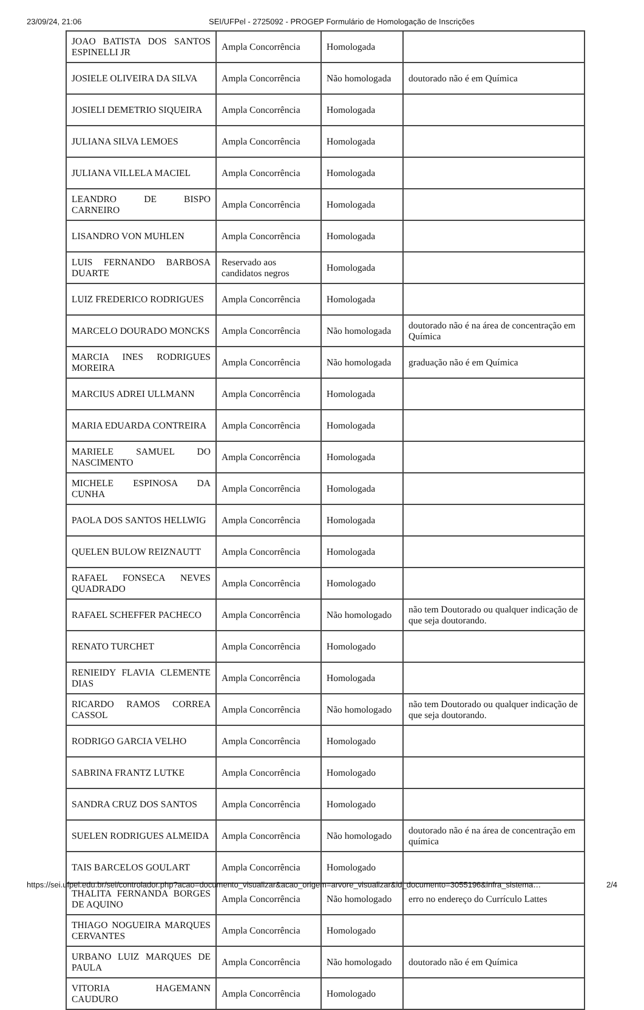23/09/24, 21:06 SEI/UFPel - 2725092 - PROGEP Formulário de Homologação de Inscrições
| JOAO BATISTA DOS SANTOS ESPINELLI JR | Ampla Concorrência | Homologada | |
| JOSIELE OLIVEIRA DA SILVA | Ampla Concorrência | Não homologada | doutorado não é em Química |
| JOSIELI DEMETRIO SIQUEIRA | Ampla Concorrência | Homologada | |
| JULIANA SILVA LEMOES | Ampla Concorrência | Homologada | |
| JULIANA VILLELA MACIEL | Ampla Concorrência | Homologada | |
| LEANDRO DE BISPO CARNEIRO | Ampla Concorrência | Homologada | |
| LISANDRO VON MUHLEN | Ampla Concorrência | Homologada | |
| LUIS FERNANDO BARBOSA DUARTE | Reservado aos candidatos negros | Homologada | |
| LUIZ FREDERICO RODRIGUES | Ampla Concorrência | Homologada | |
| MARCELO DOURADO MONCKS | Ampla Concorrência | Não homologada | doutorado não é na área de concentração em Química |
| MARCIA INES RODRIGUES MOREIRA | Ampla Concorrência | Não homologada | graduação não é em Química |
| MARCIUS ADREI ULLMANN | Ampla Concorrência | Homologada | |
| MARIA EDUARDA CONTREIRA | Ampla Concorrência | Homologada | |
| MARIELE SAMUEL DO NASCIMENTO | Ampla Concorrência | Homologada | |
| MICHELE ESPINOSA DA CUNHA | Ampla Concorrência | Homologada | |
| PAOLA DOS SANTOS HELLWIG | Ampla Concorrência | Homologada | |
| QUELEN BULOW REIZNAUTT | Ampla Concorrência | Homologada | |
| RAFAEL FONSECA NEVES QUADRADO | Ampla Concorrência | Homologado | |
| RAFAEL SCHEFFER PACHECO | Ampla Concorrência | Não homologado | não tem Doutorado ou qualquer indicação de que seja doutorando. |
| RENATO TURCHET | Ampla Concorrência | Homologado | |
| RENIEIDY FLAVIA CLEMENTE DIAS | Ampla Concorrência | Homologada | |
| RICARDO RAMOS CORREA CASSOL | Ampla Concorrência | Não homologado | não tem Doutorado ou qualquer indicação de que seja doutorando. |
| RODRIGO GARCIA VELHO | Ampla Concorrência | Homologado | |
| SABRINA FRANTZ LUTKE | Ampla Concorrência | Homologado | |
| SANDRA CRUZ DOS SANTOS | Ampla Concorrência | Homologado | |
| SUELEN RODRIGUES ALMEIDA | Ampla Concorrência | Não homologado | doutorado não é na área de concentração em química |
| TAIS BARCELOS GOULART | Ampla Concorrência | Homologado | |
| THALITA FERNANDA BORGES DE AQUINO | Ampla Concorrência | Não homologado | erro no endereço do Currículo Lattes |
| THIAGO NOGUEIRA MARQUES CERVANTES | Ampla Concorrência | Homologado | |
| URBANO LUIZ MARQUES DE PAULA | Ampla Concorrência | Não homologado | doutorado não é em Química |
| VITORIA HAGEMANN CAUDURO | Ampla Concorrência | Homologado | |
https://sei.ufpel.edu.br/sei/controlador.php?acao=documento_visualizar&acao_origem=arvore_visualizar&id_documento=3055196&infra_sistema… 2/4